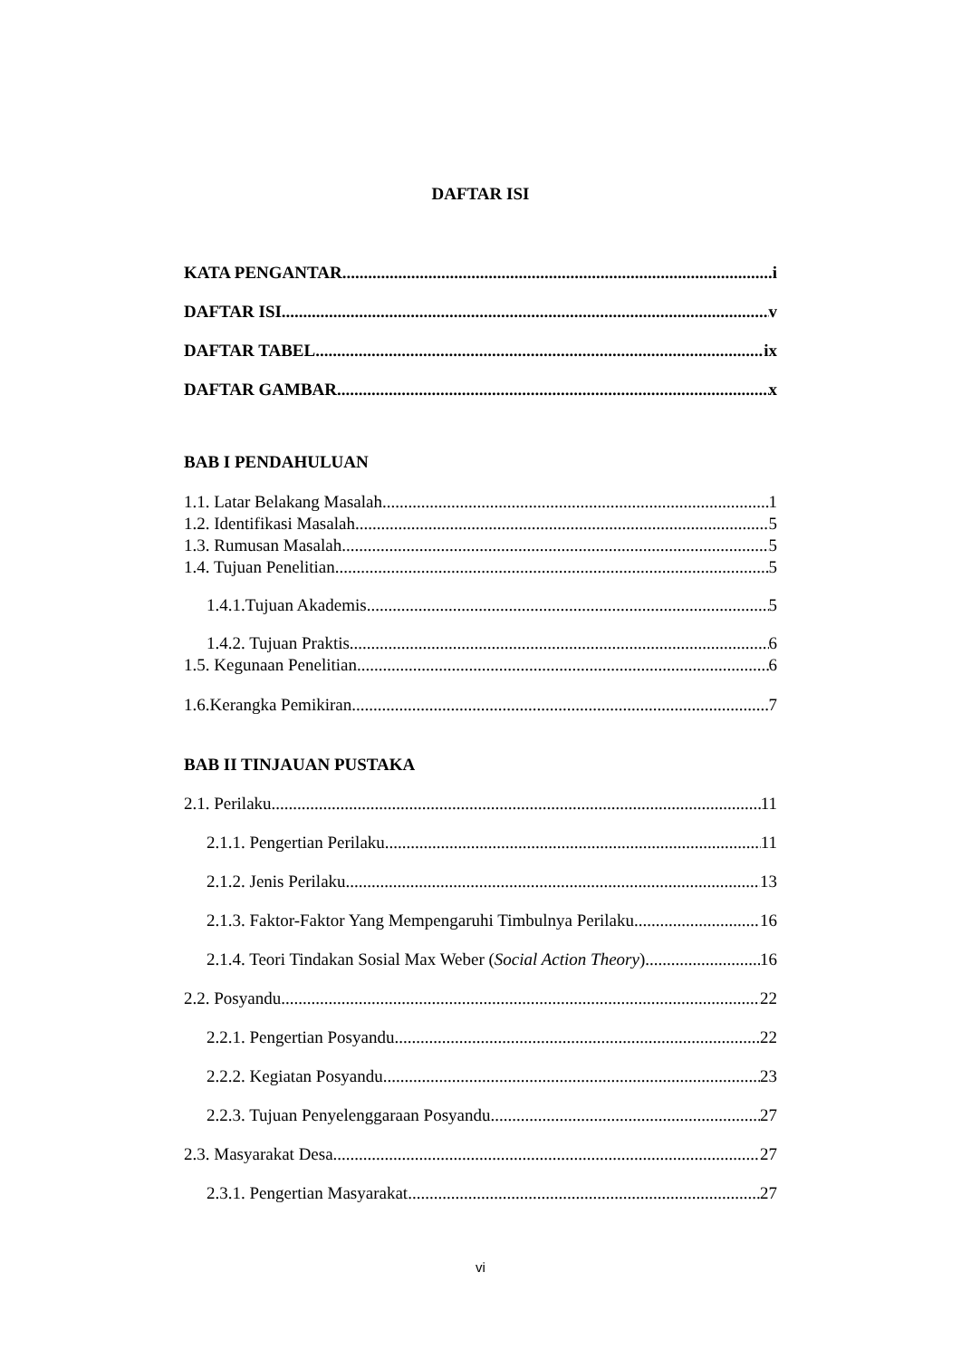DAFTAR ISI
KATA PENGANTAR i
DAFTAR ISI v
DAFTAR TABEL ix
DAFTAR GAMBAR x
BAB I PENDAHULUAN
1.1. Latar Belakang Masalah 1
1.2. Identifikasi Masalah 5
1.3. Rumusan Masalah 5
1.4. Tujuan Penelitian 5
1.4.1.Tujuan Akademis 5
1.4.2. Tujuan Praktis 6
1.5. Kegunaan Penelitian 6
1.6.Kerangka Pemikiran 7
BAB II TINJAUAN PUSTAKA
2.1. Perilaku 11
2.1.1. Pengertian Perilaku 11
2.1.2. Jenis Perilaku 13
2.1.3. Faktor-Faktor Yang Mempengaruhi Timbulnya Perilaku 16
2.1.4. Teori Tindakan Sosial Max Weber (Social Action Theory) 16
2.2. Posyandu 22
2.2.1. Pengertian Posyandu 22
2.2.2. Kegiatan Posyandu 23
2.2.3. Tujuan Penyelenggaraan Posyandu 27
2.3. Masyarakat Desa 27
2.3.1. Pengertian Masyarakat 27
vi